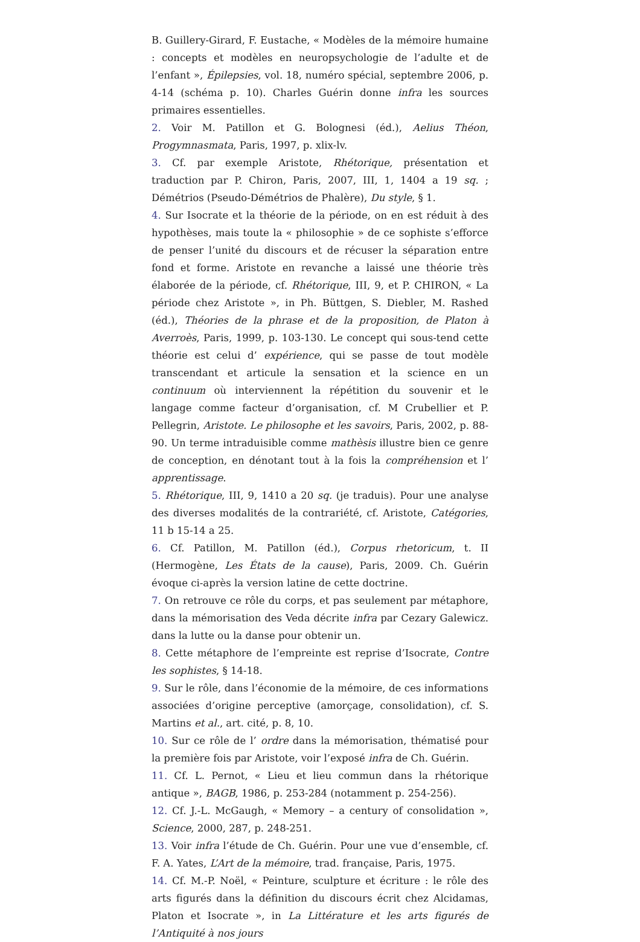B. Guillery-Girard, F. Eustache, « Modèles de la mémoire humaine : concepts et modèles en neuropsychologie de l’adulte et de l’enfant », Épilepsies, vol. 18, numéro spécial, septembre 2006, p. 4-14 (schéma p. 10). Charles Guérin donne infra les sources primaires essentielles.
2. Voir M. Patillon et G. Bolognesi (éd.), Aelius Théon, Progymnasmata, Paris, 1997, p. xlix-lv.
3. Cf. par exemple Aristote, Rhétorique, présentation et traduction par P. Chiron, Paris, 2007, III, 1, 1404 a 19 sq. ; Démétrios (Pseudo-Démétrios de Phalère), Du style, § 1.
4. Sur Isocrate et la théorie de la période, on en est réduit à des hypothèses, mais toute la « philosophie » de ce sophiste s’efforce de penser l’unité du discours et de récuser la séparation entre fond et forme. Aristote en revanche a laissé une théorie très élaborée de la période, cf. Rhétorique, III, 9, et P. CHIRON, « La période chez Aristote », in Ph. Büttgen, S. Diebler, M. Rashed (éd.), Théories de la phrase et de la proposition, de Platon à Averroès, Paris, 1999, p. 103-130. Le concept qui sous-tend cette théorie est celui d’ expérience, qui se passe de tout modèle transcendant et articule la sensation et la science en un continuum où interviennent la répétition du souvenir et le langage comme facteur d’organisation, cf. M Crubellier et P. Pellegrin, Aristote. Le philosophe et les savoirs, Paris, 2002, p. 88-90. Un terme intraduisible comme mathèsis illustre bien ce genre de conception, en dénotant tout à la fois la compréhension et l’ apprentissage.
5. Rhétorique, III, 9, 1410 a 20 sq. (je traduis). Pour une analyse des diverses modalités de la contrariété, cf. Aristote, Catégories, 11 b 15-14 a 25.
6. Cf. Patillon, M. Patillon (éd.), Corpus rhetoricum, t. II (Hermogène, Les États de la cause), Paris, 2009. Ch. Guérin évoque ci-après la version latine de cette doctrine.
7. On retrouve ce rôle du corps, et pas seulement par métaphore, dans la mémorisation des Veda décrite infra par Cezary Galewicz. dans la lutte ou la danse pour obtenir un.
8. Cette métaphore de l’empreinte est reprise d’Isocrate, Contre les sophistes, § 14-18.
9. Sur le rôle, dans l’économie de la mémoire, de ces informations associées d’origine perceptive (amorçage, consolidation), cf. S. Martins et al., art. cité, p. 8, 10.
10. Sur ce rôle de l’ ordre dans la mémorisation, thématisé pour la première fois par Aristote, voir l’exposé infra de Ch. Guérin.
11. Cf. L. Pernot, « Lieu et lieu commun dans la rhétorique antique », BAGB, 1986, p. 253-284 (notamment p. 254-256).
12. Cf. J.-L. McGaugh, « Memory – a century of consolidation », Science, 2000, 287, p. 248-251.
13. Voir infra l’étude de Ch. Guérin. Pour une vue d’ensemble, cf. F. A. Yates, L’Art de la mémoire, trad. française, Paris, 1975.
14. Cf. M.-P. Noël, « Peinture, sculpture et écriture : le rôle des arts figurés dans la définition du discours écrit chez Alcidamas, Platon et Isocrate », in La Littérature et les arts figurés de l’Antiquité à nos jours